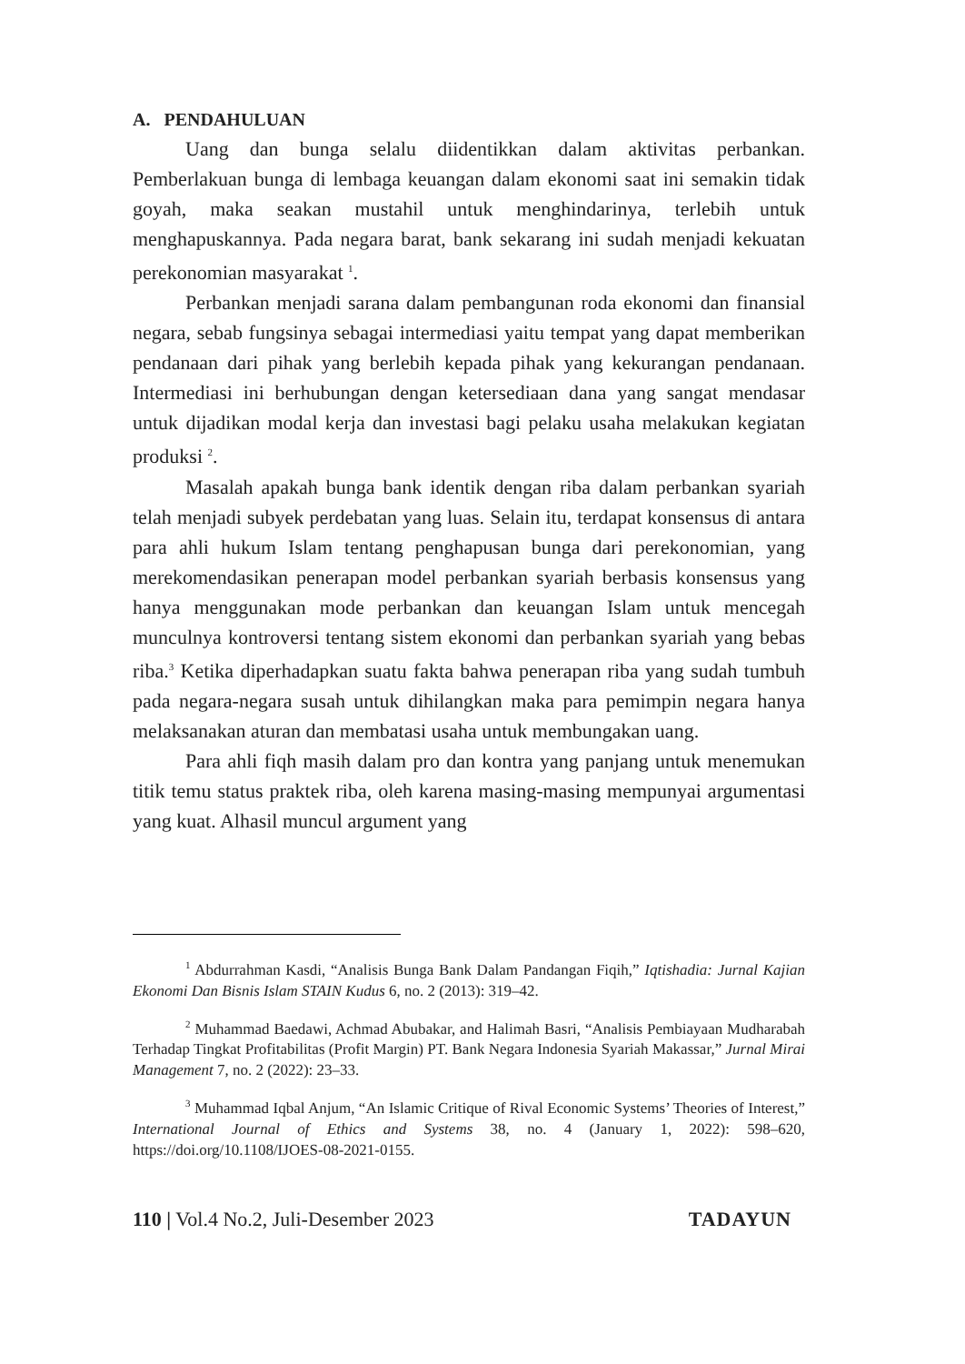A. PENDAHULUAN
Uang dan bunga selalu diidentikkan dalam aktivitas perbankan. Pemberlakuan bunga di lembaga keuangan dalam ekonomi saat ini semakin tidak goyah, maka seakan mustahil untuk menghindarinya, terlebih untuk menghapuskannya. Pada negara barat, bank sekarang ini sudah menjadi kekuatan perekonomian masyarakat <sup>1</sup>.
Perbankan menjadi sarana dalam pembangunan roda ekonomi dan finansial negara, sebab fungsinya sebagai intermediasi yaitu tempat yang dapat memberikan pendanaan dari pihak yang berlebih kepada pihak yang kekurangan pendanaan. Intermediasi ini berhubungan dengan ketersediaan dana yang sangat mendasar untuk dijadikan modal kerja dan investasi bagi pelaku usaha melakukan kegiatan produksi <sup>2</sup>.
Masalah apakah bunga bank identik dengan riba dalam perbankan syariah telah menjadi subyek perdebatan yang luas. Selain itu, terdapat konsensus di antara para ahli hukum Islam tentang penghapusan bunga dari perekonomian, yang merekomendasikan penerapan model perbankan syariah berbasis konsensus yang hanya menggunakan mode perbankan dan keuangan Islam untuk mencegah munculnya kontroversi tentang sistem ekonomi dan perbankan syariah yang bebas riba.<sup>3</sup> Ketika diperhadapkan suatu fakta bahwa penerapan riba yang sudah tumbuh pada negara-negara susah untuk dihilangkan maka para pemimpin negara hanya melaksanakan aturan dan membatasi usaha untuk membungakan uang.
Para ahli fiqh masih dalam pro dan kontra yang panjang untuk menemukan titik temu status praktek riba, oleh karena masing-masing mempunyai argumentasi yang kuat. Alhasil muncul argument yang
<sup>1</sup> Abdurrahman Kasdi, “Analisis Bunga Bank Dalam Pandangan Fiqih,” Iqtishadia: Jurnal Kajian Ekonomi Dan Bisnis Islam STAIN Kudus 6, no. 2 (2013): 319–42.
<sup>2</sup> Muhammad Baedawi, Achmad Abubakar, and Halimah Basri, “Analisis Pembiayaan Mudharabah Terhadap Tingkat Profitabilitas (Profit Margin) PT. Bank Negara Indonesia Syariah Makassar,” Jurnal Mirai Management 7, no. 2 (2022): 23–33.
<sup>3</sup> Muhammad Iqbal Anjum, “An Islamic Critique of Rival Economic Systems’ Theories of Interest,” International Journal of Ethics and Systems 38, no. 4 (January 1, 2022): 598–620, https://doi.org/10.1108/IJOES-08-2021-0155.
110 | Vol.4 No.2, Juli-Desember 2023 TADAYUN